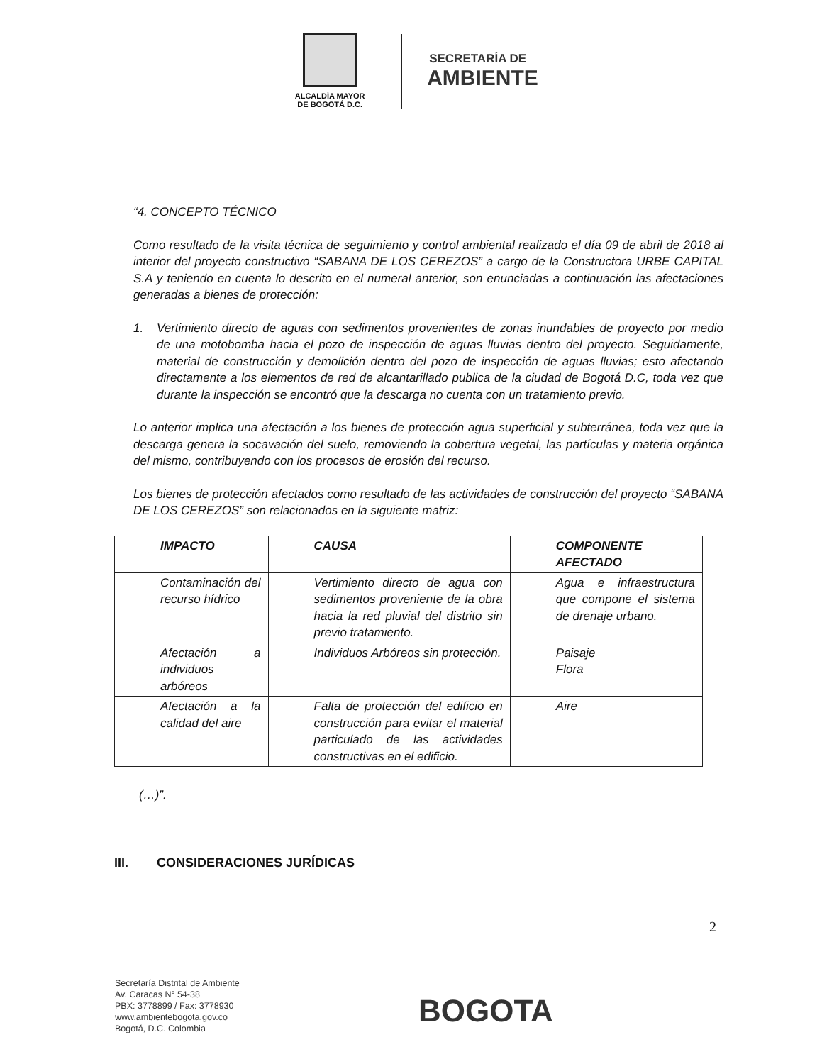ALCALDÍA MAYOR
DE BOGOTÁ D.C.
SECRETARÍA DE
AMBIENTE
“4. CONCEPTO TÉCNICO
Como resultado de la visita técnica de seguimiento y control ambiental realizado el día 09 de abril de 2018 al interior del proyecto constructivo “SABANA DE LOS CEREZOS” a cargo de la Constructora URBE CAPITAL S.A y teniendo en cuenta lo descrito en el numeral anterior, son enunciadas a continuación las afectaciones generadas a bienes de protección:
1. Vertimiento directo de aguas con sedimentos provenientes de zonas inundables de proyecto por medio de una motobomba hacia el pozo de inspección de aguas lluvias dentro del proyecto. Seguidamente, material de construcción y demolición dentro del pozo de inspección de aguas lluvias; esto afectando directamente a los elementos de red de alcantarillado publica de la ciudad de Bogotá D.C, toda vez que durante la inspección se encontró que la descarga no cuenta con un tratamiento previo.
Lo anterior implica una afectación a los bienes de protección agua superficial y subterránea, toda vez que la descarga genera la socavación del suelo, removiendo la cobertura vegetal, las partículas y materia orgánica del mismo, contribuyendo con los procesos de erosión del recurso.
Los bienes de protección afectados como resultado de las actividades de construcción del proyecto “SABANA DE LOS CEREZOS” son relacionados en la siguiente matriz:
| IMPACTO | CAUSA | COMPONENTE AFECTADO |
| --- | --- | --- |
| Contaminación del recurso hídrico | Vertimiento directo de agua con sedimentos proveniente de la obra hacia la red pluvial del distrito sin previo tratamiento. | Agua e infraestructura que compone el sistema de drenaje urbano. |
| Afectación a individuos arbóreos | Individuos Arbóreos sin protección. | Paisaje Flora |
| Afectación a la calidad del aire | Falta de protección del edificio en construcción para evitar el material particulado de las actividades constructivas en el edificio. | Aire |
(…)”.
III. CONSIDERACIONES JURÍDICAS
2
Secretaría Distrital de Ambiente
Av. Caracas N° 54-38
PBX: 3778899 / Fax: 3778930
www.ambientebogota.gov.co
Bogotá, D.C. Colombia
BOGOTA